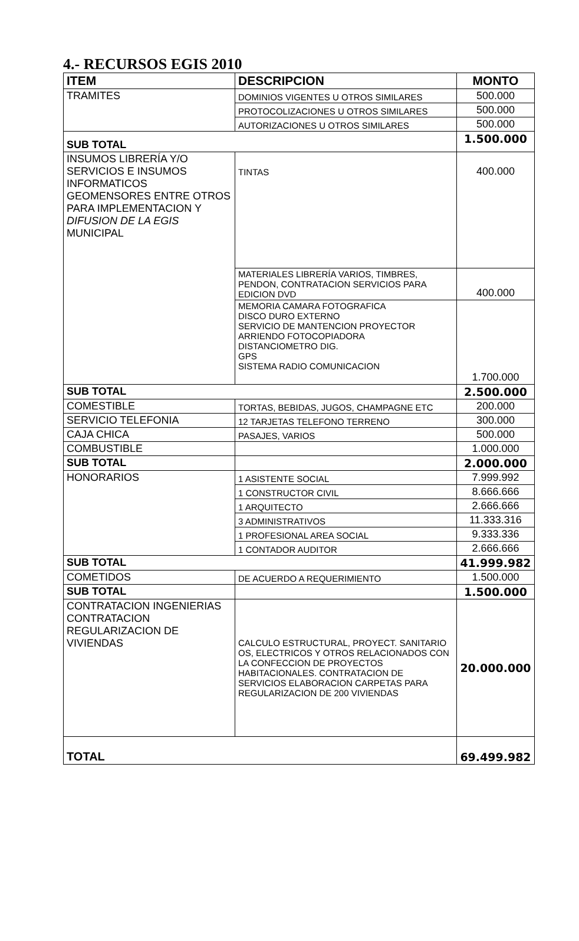4.- RECURSOS EGIS 2010
| ITEM | DESCRIPCION | MONTO |
| --- | --- | --- |
| TRAMITES | DOMINIOS VIGENTES U OTROS SIMILARES | 500.000 |
| | PROTOCOLIZACIONES U OTROS SIMILARES | 500.000 |
| | AUTORIZACIONES U OTROS SIMILARES | 500.000 |
| SUB TOTAL | | 1.500.000 |
| INSUMOS LIBRERÍA Y/O SERVICIOS E INSUMOS INFORMATICOS GEOMENSORES ENTRE OTROS PARA IMPLEMENTACION Y DIFUSION DE LA EGIS MUNICIPAL | TINTAS | 400.000 |
| | MATERIALES LIBRERÍA VARIOS, TIMBRES, PENDON, CONTRATACION SERVICIOS PARA EDICION DVD | 400.000 |
| | MEMORIA CAMARA FOTOGRAFICA DISCO DURO EXTERNO SERVICIO DE MANTENCION PROYECTOR ARRIENDO FOTOCOPIADORA DISTANCIOMETRO DIG. GPS SISTEMA RADIO COMUNICACION | 1.700.000 |
| SUB TOTAL | | 2.500.000 |
| COMESTIBLE | TORTAS, BEBIDAS, JUGOS, CHAMPAGNE ETC | 200.000 |
| SERVICIO TELEFONIA | 12 TARJETAS TELEFONO TERRENO | 300.000 |
| CAJA CHICA | PASAJES, VARIOS | 500.000 |
| COMBUSTIBLE | | 1.000.000 |
| SUB TOTAL | | 2.000.000 |
| HONORARIOS | 1 ASISTENTE SOCIAL | 7.999.992 |
| | 1 CONSTRUCTOR CIVIL | 8.666.666 |
| | 1 ARQUITECTO | 2.666.666 |
| | 3 ADMINISTRATIVOS | 11.333.316 |
| | 1 PROFESIONAL AREA SOCIAL | 9.333.336 |
| | 1 CONTADOR AUDITOR | 2.666.666 |
| SUB TOTAL | | 41.999.982 |
| COMETIDOS | DE ACUERDO A REQUERIMIENTO | 1.500.000 |
| SUB TOTAL | | 1.500.000 |
| CONTRATACION INGENIERIAS CONTRATACION REGULARIZACION DE VIVIENDAS | CALCULO ESTRUCTURAL, PROYECT. SANITARIO OS, ELECTRICOS Y OTROS RELACIONADOS CON LA CONFECCION DE PROYECTOS HABITACIONALES. CONTRATACION DE SERVICIOS ELABORACION CARPETAS PARA REGULARIZACION DE 200 VIVIENDAS | 20.000.000 |
| TOTAL | | 69.499.982 |